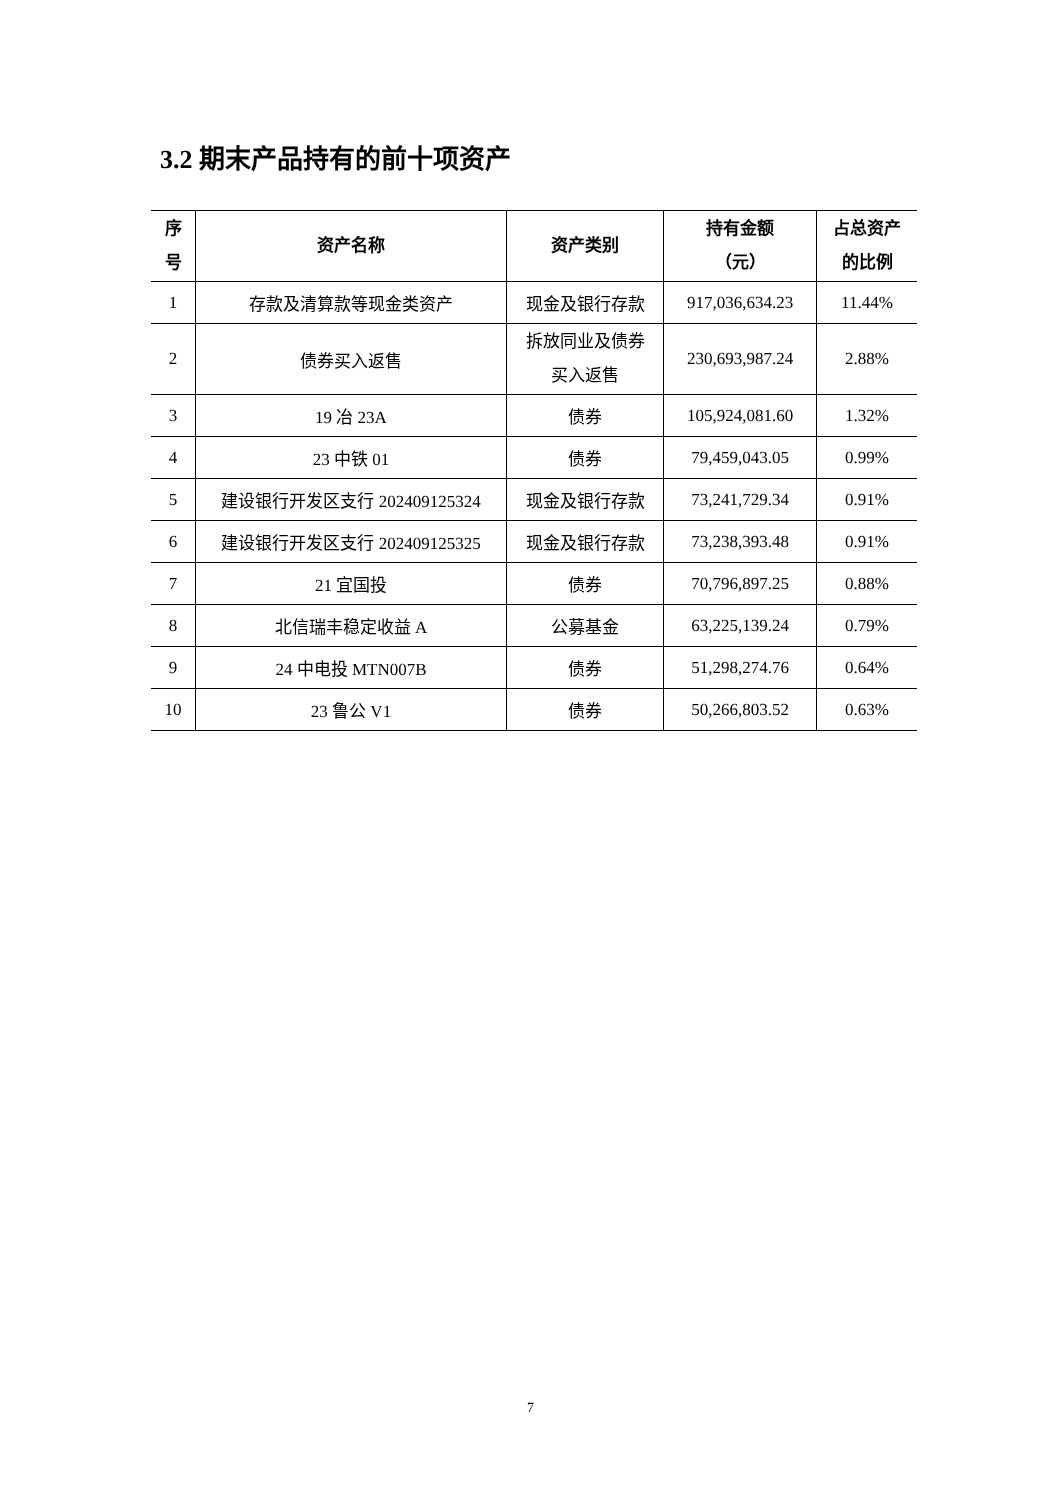3.2 期末产品持有的前十项资产
| 序 号 | 资产名称 | 资产类别 | 持有金额 （元） | 占总资产 的比例 |
| --- | --- | --- | --- | --- |
| 1 | 存款及清算款等现金类资产 | 现金及银行存款 | 917,036,634.23 | 11.44% |
| 2 | 债券买入返售 | 拆放同业及债券 买入返售 | 230,693,987.24 | 2.88% |
| 3 | 19 冶 23A | 债券 | 105,924,081.60 | 1.32% |
| 4 | 23 中铁 01 | 债券 | 79,459,043.05 | 0.99% |
| 5 | 建设银行开发区支行 202409125324 | 现金及银行存款 | 73,241,729.34 | 0.91% |
| 6 | 建设银行开发区支行 202409125325 | 现金及银行存款 | 73,238,393.48 | 0.91% |
| 7 | 21 宜国投 | 债券 | 70,796,897.25 | 0.88% |
| 8 | 北信瑞丰稳定收益 A | 公募基金 | 63,225,139.24 | 0.79% |
| 9 | 24 中电投 MTN007B | 债券 | 51,298,274.76 | 0.64% |
| 10 | 23 鲁公 V1 | 债券 | 50,266,803.52 | 0.63% |
7